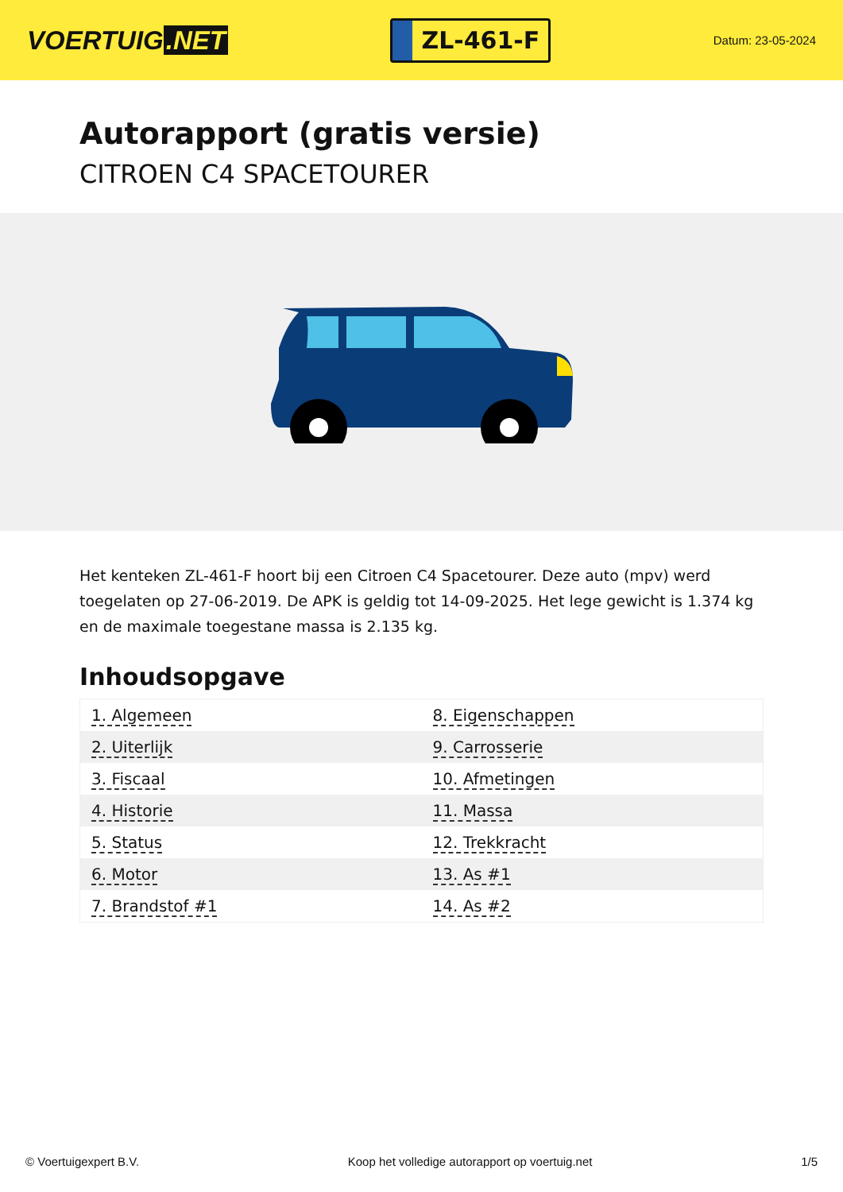VOERTUIG.NET
ZL-461-F
Datum: 23-05-2024
Autorapport (gratis versie)
CITROEN C4 SPACETOURER
Het kenteken ZL-461-F hoort bij een Citroen C4 Spacetourer. Deze auto (mpv) werd toegelaten op 27-06-2019. De APK is geldig tot 14-09-2025. Het lege gewicht is 1.374 kg en de maximale toegestane massa is 2.135 kg.
Inhoudsopgave
| 1. Algemeen | 8. Eigenschappen |
| 2. Uiterlijk | 9. Carrosserie |
| 3. Fiscaal | 10. Afmetingen |
| 4. Historie | 11. Massa |
| 5. Status | 12. Trekkracht |
| 6. Motor | 13. As #1 |
| 7. Brandstof #1 | 14. As #2 |
© Voertuigexpert B.V. Koop het volledige autorapport op voertuig.net 1/5